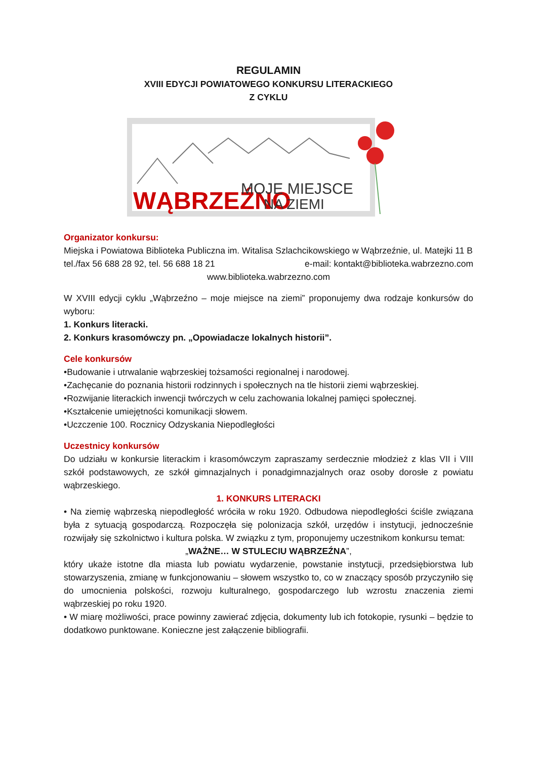REGULAMIN
XVIII EDYCJI POWIATOWEGO KONKURSU LITERACKIEGO
Z CYKLU
WĄBRZEŹNO
MOJE MIEJSCE
NA ZIEMI
Organizator konkursu:
Miejska i Powiatowa Biblioteka Publiczna im. Witalisa Szlachcikowskiego w Wąbrzeźnie, ul. Matejki 11 B
tel./fax 56 688 28 92, tel. 56 688 18 21 e-mail: kontakt@biblioteka.wabrzezno.com
www.biblioteka.wabrzezno.com
W XVIII edycji cyklu „Wąbrzeźno – moje miejsce na ziemi” proponujemy dwa rodzaje konkursów do wyboru:
1. Konkurs literacki.
2. Konkurs krasomówczy pn. „Opowiadacze lokalnych historii”.
Cele konkursów
•Budowanie i utrwalanie wąbrzeskiej tożsamości regionalnej i narodowej.
•Zachęcanie do poznania historii rodzinnych i społecznych na tle historii ziemi wąbrzeskiej.
•Rozwijanie literackich inwencji twórczych w celu zachowania lokalnej pamięci społecznej.
•Kształcenie umiejętności komunikacji słowem.
•Uczczenie 100. Rocznicy Odzyskania Niepodległości
Uczestnicy konkursów
Do udziału w konkursie literackim i krasomówczym zapraszamy serdecznie młodzież z klas VII i VIII szkół podstawowych, ze szkół gimnazjalnych i ponadgimnazjalnych oraz osoby dorosłe z powiatu wąbrzeskiego.
1. KONKURS LITERACKI
• Na ziemię wąbrzeską niepodległość wróciła w roku 1920. Odbudowa niepodległości ściśle związana była z sytuacją gospodarczą. Rozpoczęła się polonizacja szkół, urzędów i instytucji, jednocześnie rozwijały się szkolnictwo i kultura polska. W związku z tym, proponujemy uczestnikom konkursu temat:
„WAŻNE… W STULECIU WĄBRZEŹNA”,
który ukaże istotne dla miasta lub powiatu wydarzenie, powstanie instytucji, przedsiębiorstwa lub stowarzyszenia, zmianę w funkcjonowaniu – słowem wszystko to, co w znaczący sposób przyczyniło się do umocnienia polskości, rozwoju kulturalnego, gospodarczego lub wzrostu znaczenia ziemi wąbrzeskiej po roku 1920.
• W miarę możliwości, prace powinny zawierać zdjęcia, dokumenty lub ich fotokopie, rysunki – będzie to dodatkowo punktowane. Konieczne jest załączenie bibliografii.